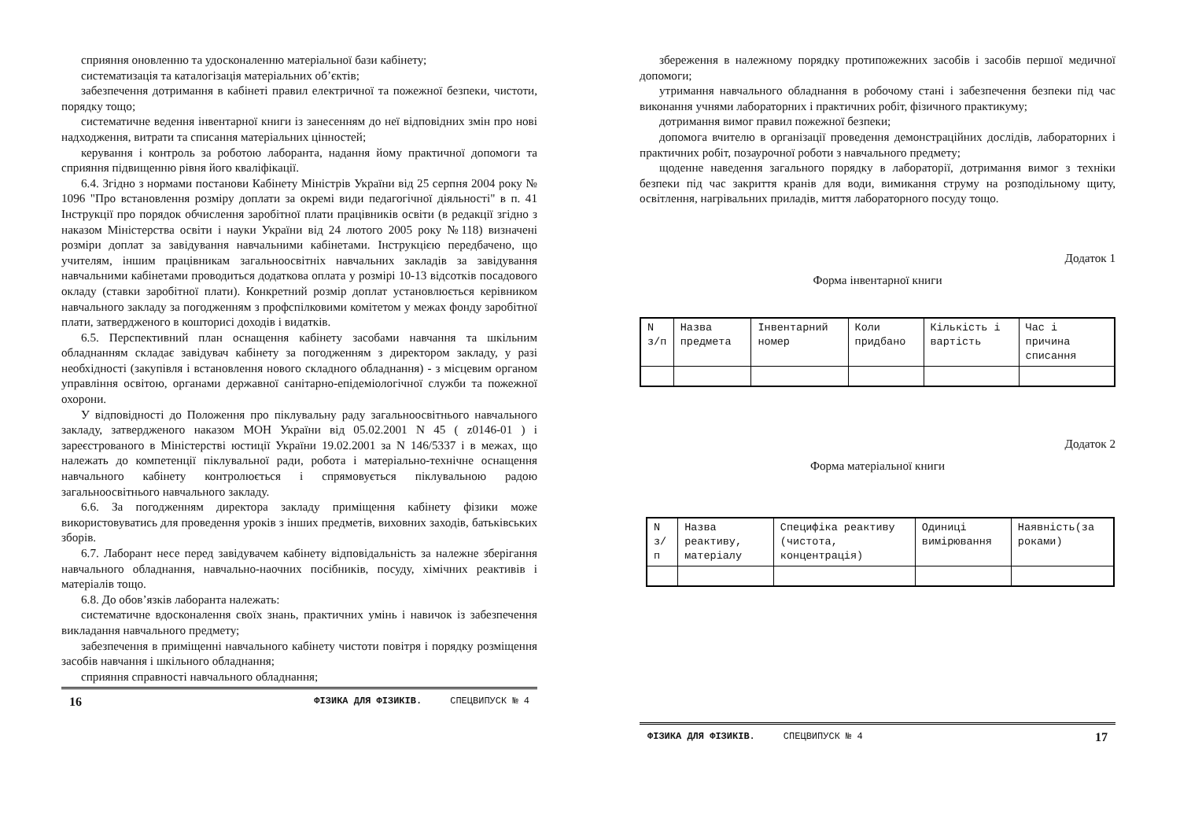сприяння оновленню та удосконаленню матеріальної бази кабінету;
систематизація та каталогізація матеріальних об’єктів;
забезпечення дотримання в кабінеті правил електричної та пожежної безпеки, чистоти, порядку тощо;
систематичне ведення інвентарної книги із занесенням до неї відповідних змін про нові надходження, витрати та списання матеріальних цінностей;
керування і контроль за роботою лаборанта, надання йому практичної допомоги та сприяння підвищенню рівня його кваліфікації.
6.4. Згідно з нормами постанови Кабінету Міністрів України від 25 серпня 2004 року № 1096 "Про встановлення розміру доплати за окремі види педагогічної діяльності" в п. 41 Інструкції про порядок обчислення заробітної плати працівників освіти (в редакції згідно з наказом Міністерства освіти і науки України від 24 лютого 2005 року №118) визначені розміри доплат за завідування навчальними кабінетами. Інструкцією передбачено, що учителям, іншим працівникам загальноосвітніх навчальних закладів за завідування навчальними кабінетами проводиться додаткова оплата у розмірі 10-13 відсотків посадового окладу (ставки заробітної плати). Конкретний розмір доплат установлюється керівником навчального закладу за погодженням з профспілковими комітетом у межах фонду заробітної плати, затвердженого в кошторисі доходів і видатків.
6.5. Перспективний план оснащення кабінету засобами навчання та шкільним обладнанням складає завідувач кабінету за погодженням з директором закладу, у разі необхідності (закупівля і встановлення нового складного обладнання) - з місцевим органом управління освітою, органами державної санітарно-епідеміологічної служби та пожежної охорони.
У відповідності до Положення про піклувальну раду загальноосвітнього навчального закладу, затвердженого наказом МОН України від 05.02.2001 N 45 ( z0146-01 ) і зареєстрованого в Міністерстві юстиції України 19.02.2001 за N 146/5337 і в межах, що належать до компетенції піклувальної ради, робота і матеріально-технічне оснащення навчального кабінету контролюється і спрямовується піклувальною радою загальноосвітнього навчального закладу.
6.6. За погодженням директора закладу приміщення кабінету фізики може використовуватись для проведення уроків з інших предметів, виховних заходів, батьківських зборів.
6.7. Лаборант несе перед завідувачем кабінету відповідальність за належне зберігання навчального обладнання, навчально-наочних посібників, посуду, хімічних реактивів і матеріалів тощо.
6.8. До обов’язків лаборанта належать:
систематичне вдосконалення своїх знань, практичних умінь і навичок із забезпечення викладання навчального предмету;
забезпечення в приміщенні навчального кабінету чистоти повітря і порядку розміщення засобів навчання і шкільного обладнання;
сприяння справності навчального обладнання;
16 ФІЗИКА ДЛЯ ФІЗИКІВ. СПЕЦВИПУСК № 4
збереження в належному порядку протипожежних засобів і засобів першої медичної допомоги;
утримання навчального обладнання в робочому стані і забезпечення безпеки під час виконання учнями лабораторних і практичних робіт, фізичного практикуму;
дотримання вимог правил пожежної безпеки;
допомога вчителю в організації проведення демонстраційних дослідів, лабораторних і практичних робіт, позаурочної роботи з навчального предмету;
щоденне наведення загального порядку в лабораторії, дотримання вимог з техніки безпеки під час закриття кранів для води, вимикання струму на розподільному щиту, освітлення, нагрівальних приладів, миття лабораторного посуду тощо.
Додаток 1
Форма інвентарної книги
| N з/п | Назва предмета | Інвентарний номер | Коли придбано | Кількість і вартість | Час і причина списання |
Додаток 2
Форма матеріальної книги
| N з/п | Назва реактиву, матеріалу | Специфіка реактиву (чистота, концентрація) | Одиниці вимірювання | Наявність(за роками) |
ФІЗИКА ДЛЯ ФІЗИКІВ. СПЕЦВИПУСК № 4 17